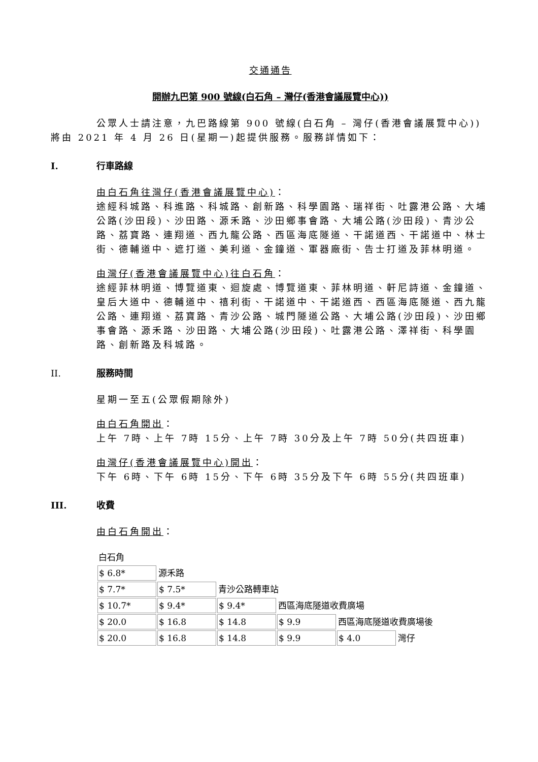交通通告
開辦九巴第 900 號線(白石角 – 灣仔(香港會議展覽中心))
公眾人士請注意，九巴路線第 900 號線(白石角 – 灣仔(香港會議展覽中心))將由 2021 年 4 月 26 日(星期一)起提供服務。服務詳情如下：
I. 行車路線
由白石角往灣仔(香港會議展覽中心)：
途經科城路、科進路、科城路、創新路、科學園路、瑞祥街、吐露港公路、大埔公路(沙田段)、沙田路、源禾路、沙田鄉事會路、大埔公路(沙田段)、青沙公路、荔寶路、連翔道、西九龍公路、西區海底隧道、干諾道西、干諾道中、林士街、德輔道中、遮打道、美利道、金鐘道、軍器廠街、告士打道及菲林明道。
由灣仔(香港會議展覽中心)往白石角：
途經菲林明道、博覽道東、迴旋處、博覽道東、菲林明道、軒尼詩道、金鐘道、皇后大道中、德輔道中、禧利街、干諾道中、干諾道西、西區海底隧道、西九龍公路、連翔道、荔寶路、青沙公路、城門隧道公路、大埔公路(沙田段)、沙田鄉事會路、源禾路、沙田路、大埔公路(沙田段)、吐露港公路、澤祥街、科學園路、創新路及科城路。
II. 服務時間
星期一至五(公眾假期除外)
由白石角開出：
上午 7時、上午 7時 15分、上午 7時 30分及上午 7時 50分(共四班車)
由灣仔(香港會議展覽中心)開出：
下午 6時、下午 6時 15分、下午 6時 35分及下午 6時 55分(共四班車)
III. 收費
由白石角開出：
| 白石角 | | | | | |
| $ 6.8* | 源禾路 | | | | |
| $ 7.7* | $ 7.5* | 青沙公路轉車站 | | | |
| $ 10.7* | $ 9.4* | $ 9.4* | 西區海底隧道收費廣場 | | |
| $ 20.0 | $ 16.8 | $ 14.8 | $ 9.9 | 西區海底隧道收費廣場後 | |
| $ 20.0 | $ 16.8 | $ 14.8 | $ 9.9 | $ 4.0 | 灣仔 |